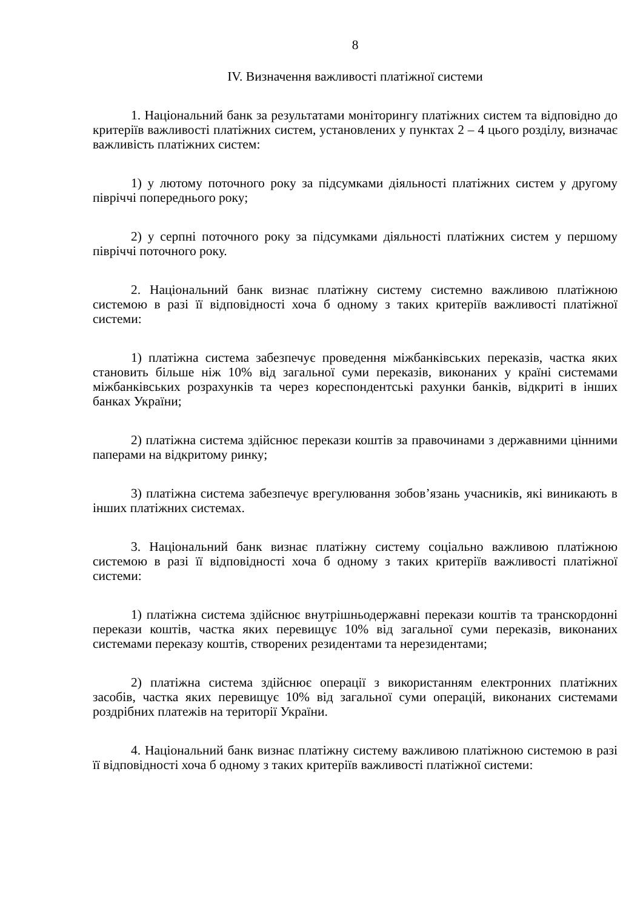8
IV. Визначення важливості платіжної системи
1. Національний банк за результатами моніторингу платіжних систем та відповідно до критеріїв важливості платіжних систем, установлених у пунктах 2 – 4 цього розділу, визначає важливість платіжних систем:
1) у лютому поточного року за підсумками діяльності платіжних систем у другому півріччі попереднього року;
2) у серпні поточного року за підсумками діяльності платіжних систем у першому півріччі поточного року.
2. Національний банк визнає платіжну систему системно важливою платіжною системою в разі її відповідності хоча б одному з таких критеріїв важливості платіжної системи:
1) платіжна система забезпечує проведення міжбанківських переказів, частка яких становить більше ніж 10% від загальної суми переказів, виконаних у країні системами міжбанківських розрахунків та через кореспондентські рахунки банків, відкриті в інших банках України;
2) платіжна система здійснює перекази коштів за правочинами з державними цінними паперами на відкритому ринку;
3) платіжна система забезпечує врегулювання зобов’язань учасників, які виникають в інших платіжних системах.
3. Національний банк визнає платіжну систему соціально важливою платіжною системою в разі її відповідності хоча б одному з таких критеріїв важливості платіжної системи:
1) платіжна система здійснює внутрішньодержавні перекази коштів та транскордонні перекази коштів, частка яких перевищує 10% від загальної суми переказів, виконаних системами переказу коштів, створених резидентами та нерезидентами;
2) платіжна система здійснює операції з використанням електронних платіжних засобів, частка яких перевищує 10% від загальної суми операцій, виконаних системами роздрібних платежів на території України.
4. Національний банк визнає платіжну систему важливою платіжною системою в разі її відповідності хоча б одному з таких критеріїв важливості платіжної системи: